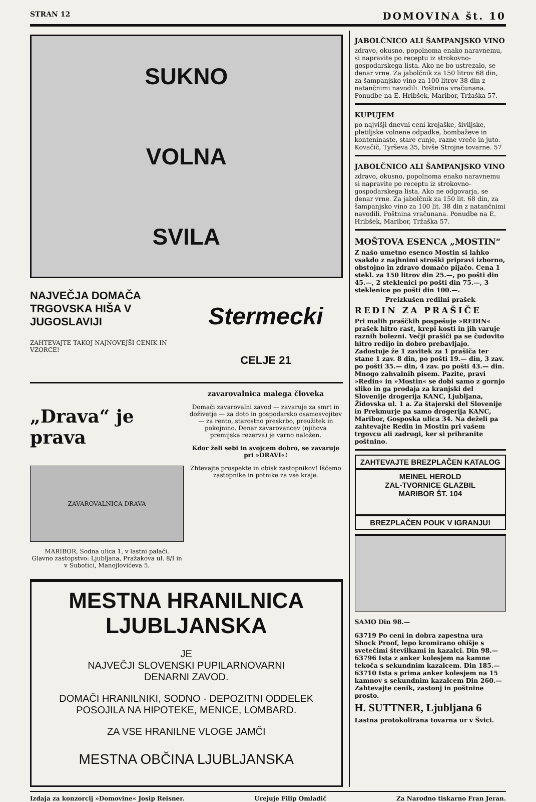STRAN 12 DOMOVINA št. 10
SUKNO
VOLNA
SVILA
NAJVEČJA DOMAČA TRGOVSKA HIŠA V JUGOSLAVIJI
ZAHTEVAJTE TAKOJ NAJNOVEJŠI CENIK IN VZORCE!
Stermecki
CELJE 21
„Drava“ je prava
ZAVAROVALNICA DRAVA
MARIBOR, Sodna ulica 1, v lastni palači.
Glavno zastopstvo: Ljubljana, Pražakova ul. 8/I in v Subotici, Manojlovićeva 5.
zavarovalnica malega človeka
Domači zavarovalni zavod — zavaruje za smrt in doživetje — za doto in gospodarsko osamosvojitev — za rento, starostno preskrbo, preužitek in pokojnino. Denar zavarovancev (njihova premijska rezerva) je varno naložen.
Kdor želi sebi in svojcem dobro, se zavaruje pri »DRAVI«!
Zhtevajte prospekte in obisk zastopnikov! Iščemo zastopnike in potnike za vse kraje.
MESTNA HRANILNICA LJUBLJANSKA
JE
NAJVEČJI SLOVENSKI PUPILARNOVARNI
DENARNI ZAVOD.
DOMAČI HRANILNIKI, SODNO - DEPOZITNI ODDELEK
POSOJILA NA HIPOTEKE, MENICE, LOMBARD.
ZA VSE HRANILNE VLOGE JAMČI
MESTNA OBČINA LJUBLJANSKA
JABOLČNICO ALI ŠAMPANJSKO VINO
zdravo, okusno, popolnoma enako naravnemu, si napravite po receptu iz strokovno-gospodarskega lista. Ako ne bo ustrezalo, se denar vrne. Za jabolčnik za 150 litrov 68 din, za šampanjsko vino za 100 litrov 38 din z natančnimi navodili. Poštnina vračunana. Ponudbe na E. Hribšek, Maribor, Tržaška 57.
KUPUJEM
po najvišji dnevni ceni krojaške, šiviljske, pletiljske volnene odpadke, bombaževe in konteninaste, stare cunje, razne vreče in juto. Kovačič, Tyrševa 35, bivše Strojne tovarne. 57
JABOLČNICO ALI ŠAMPANJSKO VINO
zdravo, okusno, popolnoma enako naravnemu si napravite po receptu iz strokovno-gospodarskega lista. Ako ne odgovarja, se denar vrne. Za jabolčnik za 150 lit. 68 din, za šampanjsko vino za 100 lit. 38 din z natančnimi navodili. Poštnina vračunana. Ponudbe na E. Hribšek, Maribor, Tržaška 57.
MOŠTOVA ESENCA „MOSTIN“
Z našo umetno esenco Mostin si lahko vsakdo z najhnimi stroški pripravi izborno, obstojno in zdravo domačo pijačo. Cena 1 stekl. za 150 litrov din 25.—, po pošti din 45.—, 2 steklenici po pošti din 75.—, 3 steklenice po pošti din 100.—.
Preizkušen redilni prašek
REDIN ZA PRAŠIČE
Pri malih praščkih pospešuje »REDIN« prašek hitro rast, krepi kosti in jih varuje raznih bolezni. Večji prašiči pa se čudovito hitro redijo in dobro prebavljajo.
Zadostuje že 1 zavitek za 1 prašiča ter stane 1 zav. 8 din, po pošti 19.— din, 3 zav. po pošti 35.— din, 4 zav. po pošti 43.— din. Mnogo zahvalnih pisem. Pazite, pravi »Redin« in »Mostin« se dobi samo z gornjo sliko in ga prodaja za kranjski del Slovenije drogerija KANC, Ljubljana, Židovska ul. 1 a. Za štajerski del Slovenije in Prekmurje pa samo drogerija KANC, Maribor, Gosposka ulica 34. Na deželi pa zahtevajte Redin in Mostin pri vašem trgovcu ali zadrugi, ker si prihranite poštnino.
ZAHTEVAJTE BREZPLAČEN KATALOG
MEINEL HEROLD
ZAL-TVORNICE GLAZBIL
MARIBOR ŠT. 104
BREZPLAČEN POUK V IGRANJU!
SAMO Din 98.—
63719 Po ceni in dobra zapestna ura Shock Proof, lepo kromirano ohišje s svetečimi številkami in kazalci. Din 98.—
63796 Ista z anker kolesjem na kamne tekoča s sekundnim kazalcem. Din 185.—
63710 Ista s prima anker kolesjem na 15 kamnov s sekundnim kazalcem Din 260.—
Zahtevajte cenik, zastonj in poštnine prosto.
H. SUTTNER, Ljubljana 6
Lastna protokolirana tovarna ur v Švici.
Izdaja za konzorcij »Domovine« Josip Reisner. Urejuje Filip Omladič Za Narodno tiskarno Fran Jeran.